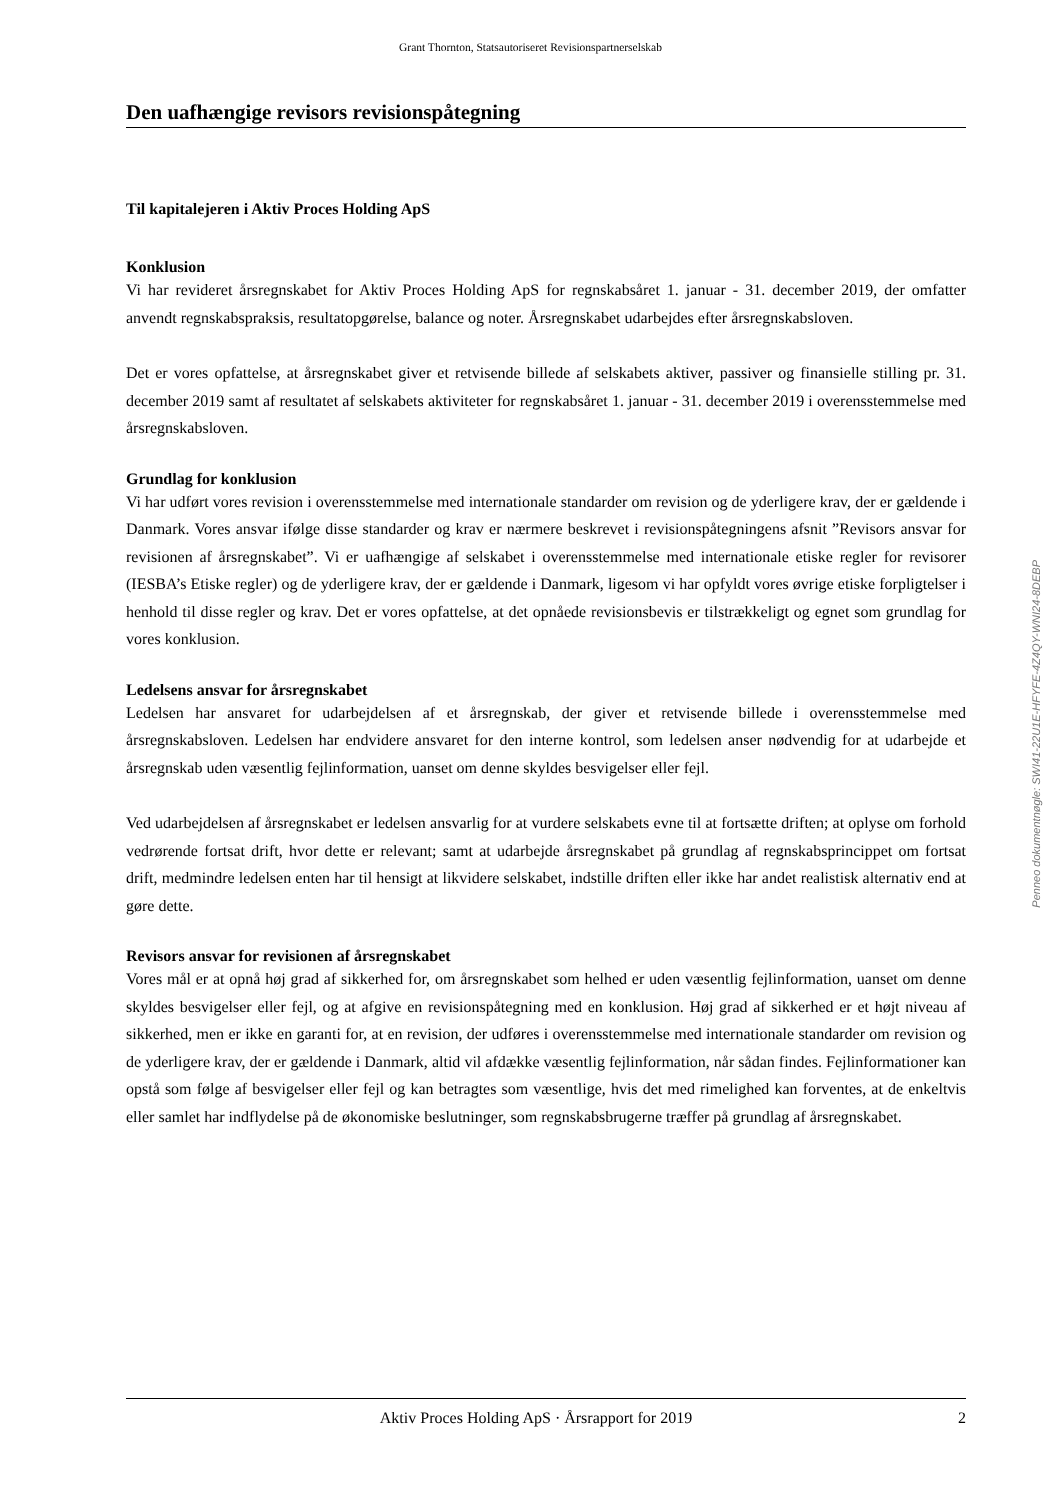Grant Thornton, Statsautoriseret Revisionspartnerselskab
Den uafhængige revisors revisionspåtegning
Til kapitalejeren i Aktiv Proces Holding ApS
Konklusion
Vi har revideret årsregnskabet for Aktiv Proces Holding ApS for regnskabsåret 1. januar - 31. december 2019, der omfatter anvendt regnskabspraksis, resultatopgørelse, balance og noter. Årsregnskabet udarbejdes efter årsregnskabsloven.
Det er vores opfattelse, at årsregnskabet giver et retvisende billede af selskabets aktiver, passiver og finansielle stilling pr. 31. december 2019 samt af resultatet af selskabets aktiviteter for regnskabsåret 1. januar - 31. december 2019 i overensstemmelse med årsregnskabsloven.
Grundlag for konklusion
Vi har udført vores revision i overensstemmelse med internationale standarder om revision og de yderligere krav, der er gældende i Danmark. Vores ansvar ifølge disse standarder og krav er nærmere beskrevet i revisionspåtegningens afsnit ”Revisors ansvar for revisionen af årsregnskabet”. Vi er uafhængige af selskabet i overensstemmelse med internationale etiske regler for revisorer (IESBA’s Etiske regler) og de yderligere krav, der er gældende i Danmark, ligesom vi har opfyldt vores øvrige etiske forpligtelser i henhold til disse regler og krav. Det er vores opfattelse, at det opnåede revisionsbevis er tilstrækkeligt og egnet som grundlag for vores konklusion.
Ledelsens ansvar for årsregnskabet
Ledelsen har ansvaret for udarbejdelsen af et årsregnskab, der giver et retvisende billede i overensstemmelse med årsregnskabsloven. Ledelsen har endvidere ansvaret for den interne kontrol, som ledelsen anser nødvendig for at udarbejde et årsregnskab uden væsentlig fejlinformation, uanset om denne skyldes besvigelser eller fejl.
Ved udarbejdelsen af årsregnskabet er ledelsen ansvarlig for at vurdere selskabets evne til at fortsætte driften; at oplyse om forhold vedrørende fortsat drift, hvor dette er relevant; samt at udarbejde årsregnskabet på grundlag af regnskabsprincippet om fortsat drift, medmindre ledelsen enten har til hensigt at likvidere selskabet, indstille driften eller ikke har andet realistisk alternativ end at gøre dette.
Revisors ansvar for revisionen af årsregnskabet
Vores mål er at opnå høj grad af sikkerhed for, om årsregnskabet som helhed er uden væsentlig fejlinformation, uanset om denne skyldes besvigelser eller fejl, og at afgive en revisionspåtegning med en konklusion. Høj grad af sikkerhed er et højt niveau af sikkerhed, men er ikke en garanti for, at en revision, der udføres i overensstemmelse med internationale standarder om revision og de yderligere krav, der er gældende i Danmark, altid vil afdække væsentlig fejlinformation, når sådan findes. Fejlinformationer kan opstå som følge af besvigelser eller fejl og kan betragtes som væsentlige, hvis det med rimelighed kan forventes, at de enkeltvis eller samlet har indflydelse på de økonomiske beslutninger, som regnskabsbrugerne træffer på grundlag af årsregnskabet.
Penneo dokumentnøgle: SWI41-22U1E-HFYFE-4Z4QY-WNI24-8DEBP
Aktiv Proces Holding ApS · Årsrapport for 2019 2